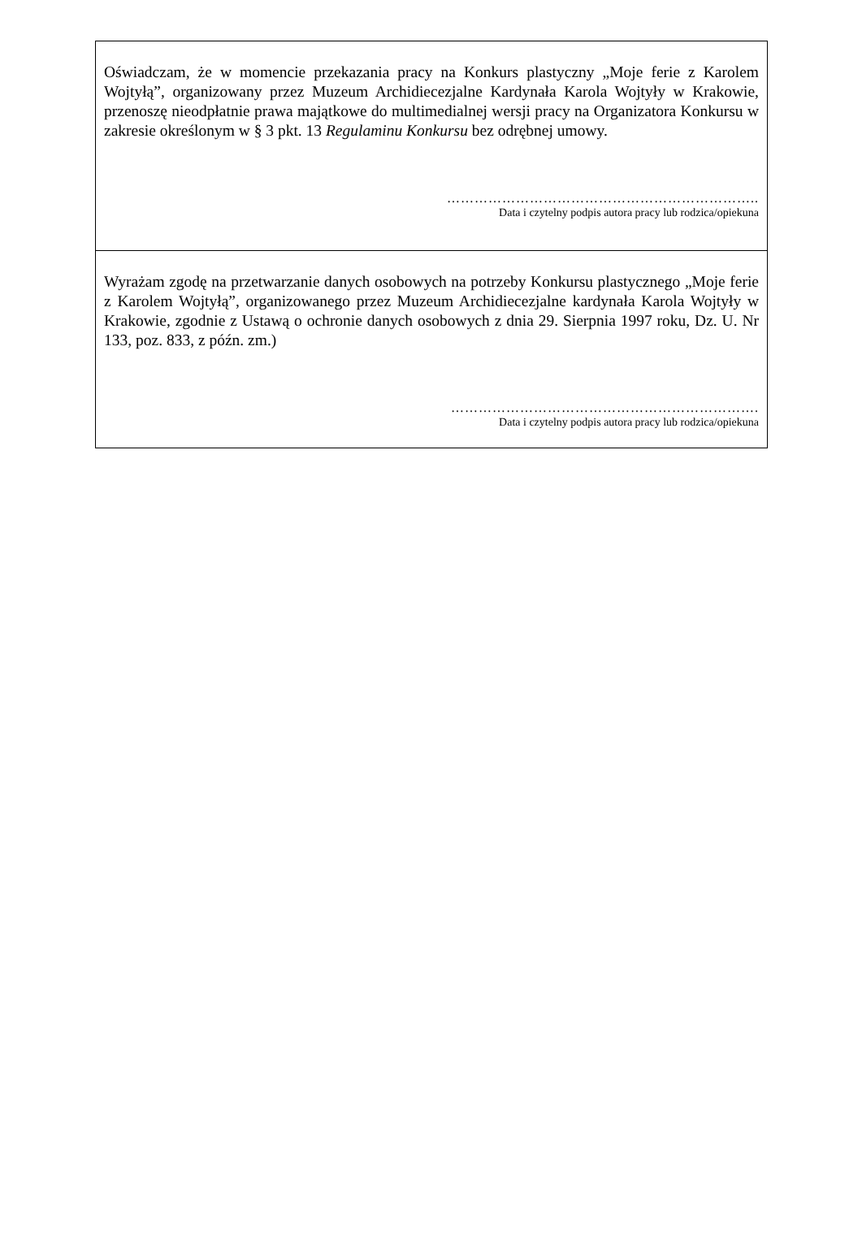Oświadczam, że w momencie przekazania pracy na Konkurs plastyczny „Moje ferie z Karolem Wojtyłą”, organizowany przez Muzeum Archidiecezjalne Kardynała Karola Wojtyły w Krakowie, przenoszę nieodpłatnie prawa majątkowe do multimedialnej wersji pracy na Organizatora Konkursu w zakresie określonym w § 3 pkt. 13 Regulaminu Konkursu bez odrębnej umowy.
…………………………………………………………..
Data i czytelny podpis autora pracy lub rodzica/opiekuna
Wyrażam zgodę na przetwarzanie danych osobowych na potrzeby Konkursu plastycznego „Moje ferie z Karolem Wojtyłą”, organizowanego przez Muzeum Archidiecezjalne kardynała Karola Wojtyły w Krakowie, zgodnie z Ustawą o ochronie danych osobowych z dnia 29. Sierpnia 1997 roku, Dz. U. Nr 133, poz. 833, z późn. zm.)
………………………………………………………….
Data i czytelny podpis autora pracy lub rodzica/opiekuna